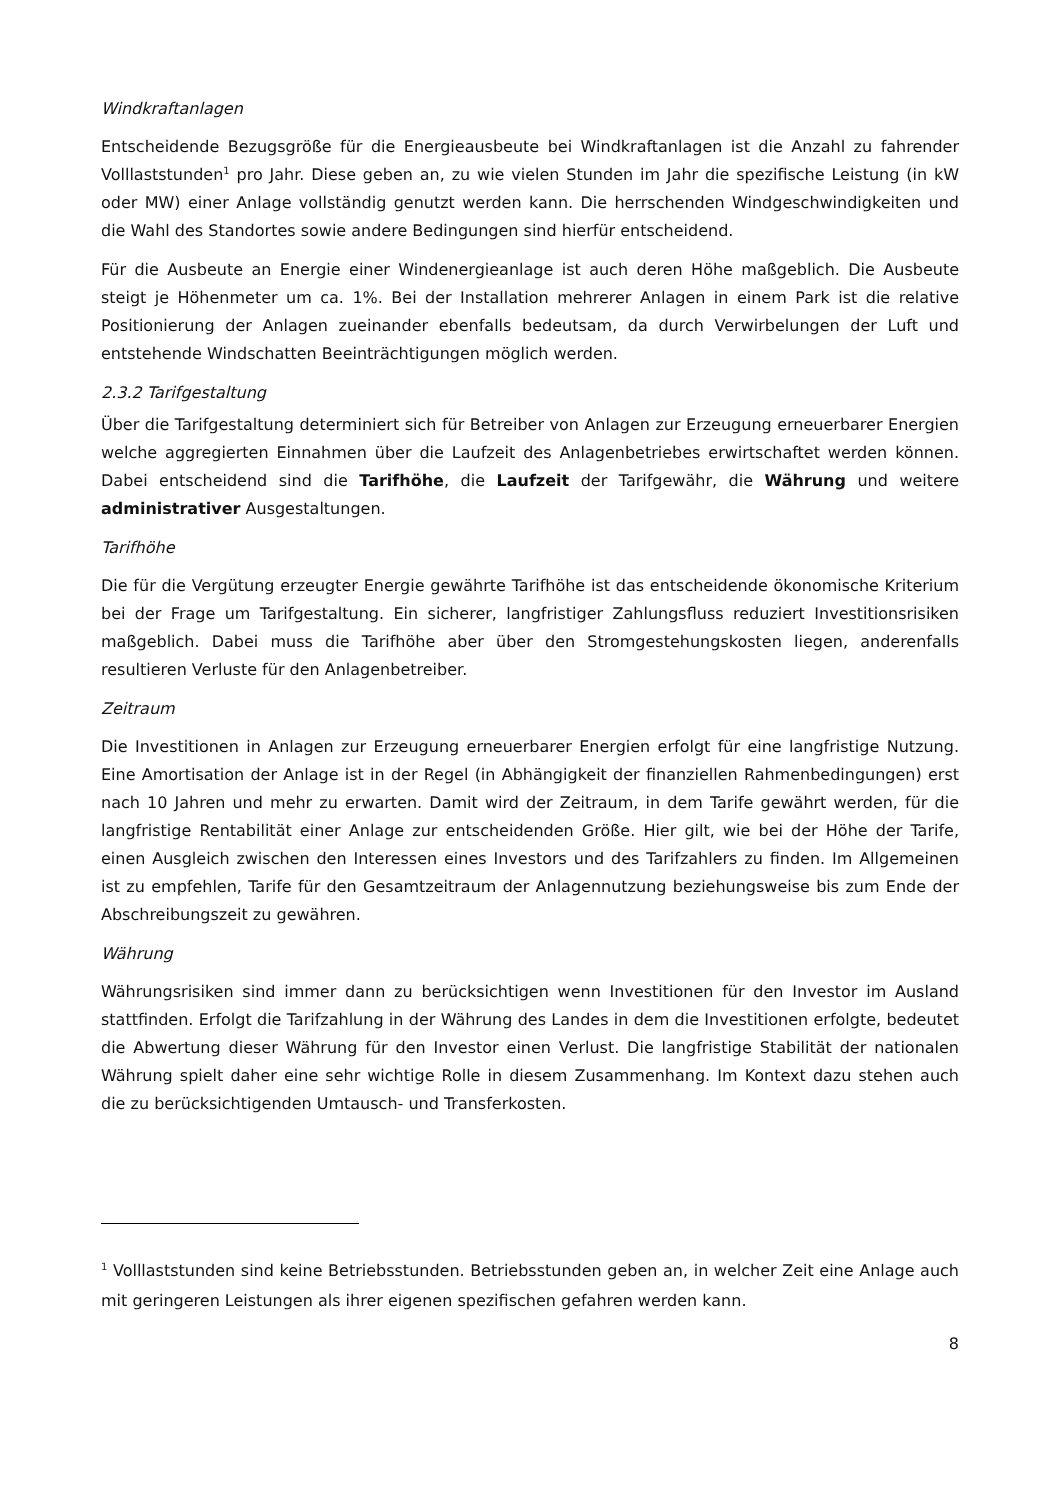Windkraftanlagen
Entscheidende Bezugsgröße für die Energieausbeute bei Windkraftanlagen ist die Anzahl zu fahrender Volllaststunden<sup>1</sup> pro Jahr. Diese geben an, zu wie vielen Stunden im Jahr die spezifische Leistung (in kW oder MW) einer Anlage vollständig genutzt werden kann. Die herrschenden Windgeschwindigkeiten und die Wahl des Standortes sowie andere Bedingungen sind hierfür entscheidend.
Für die Ausbeute an Energie einer Windenergieanlage ist auch deren Höhe maßgeblich. Die Ausbeute steigt je Höhenmeter um ca. 1%. Bei der Installation mehrerer Anlagen in einem Park ist die relative Positionierung der Anlagen zueinander ebenfalls bedeutsam, da durch Verwirbelungen der Luft und entstehende Windschatten Beeinträchtigungen möglich werden.
2.3.2 Tarifgestaltung
Über die Tarifgestaltung determiniert sich für Betreiber von Anlagen zur Erzeugung erneuerbarer Energien welche aggregierten Einnahmen über die Laufzeit des Anlagenbetriebes erwirtschaftet werden können. Dabei entscheidend sind die Tarifhöhe, die Laufzeit der Tarifgewähr, die Währung und weitere administrativer Ausgestaltungen.
Tarifhöhe
Die für die Vergütung erzeugter Energie gewährte Tarifhöhe ist das entscheidende ökonomische Kriterium bei der Frage um Tarifgestaltung. Ein sicherer, langfristiger Zahlungsfluss reduziert Investitionsrisiken maßgeblich. Dabei muss die Tarifhöhe aber über den Stromgestehungskosten liegen, anderenfalls resultieren Verluste für den Anlagenbetreiber.
Zeitraum
Die Investitionen in Anlagen zur Erzeugung erneuerbarer Energien erfolgt für eine langfristige Nutzung. Eine Amortisation der Anlage ist in der Regel (in Abhängigkeit der finanziellen Rahmenbedingungen) erst nach 10 Jahren und mehr zu erwarten. Damit wird der Zeitraum, in dem Tarife gewährt werden, für die langfristige Rentabilität einer Anlage zur entscheidenden Größe. Hier gilt, wie bei der Höhe der Tarife, einen Ausgleich zwischen den Interessen eines Investors und des Tarifzahlers zu finden. Im Allgemeinen ist zu empfehlen, Tarife für den Gesamtzeitraum der Anlagennutzung beziehungsweise bis zum Ende der Abschreibungszeit zu gewähren.
Währung
Währungsrisiken sind immer dann zu berücksichtigen wenn Investitionen für den Investor im Ausland stattfinden. Erfolgt die Tarifzahlung in der Währung des Landes in dem die Investitionen erfolgte, bedeutet die Abwertung dieser Währung für den Investor einen Verlust. Die langfristige Stabilität der nationalen Währung spielt daher eine sehr wichtige Rolle in diesem Zusammenhang. Im Kontext dazu stehen auch die zu berücksichtigenden Umtausch- und Transferkosten.
<sup>1</sup> Volllaststunden sind keine Betriebsstunden. Betriebsstunden geben an, in welcher Zeit eine Anlage auch mit geringeren Leistungen als ihrer eigenen spezifischen gefahren werden kann.
8